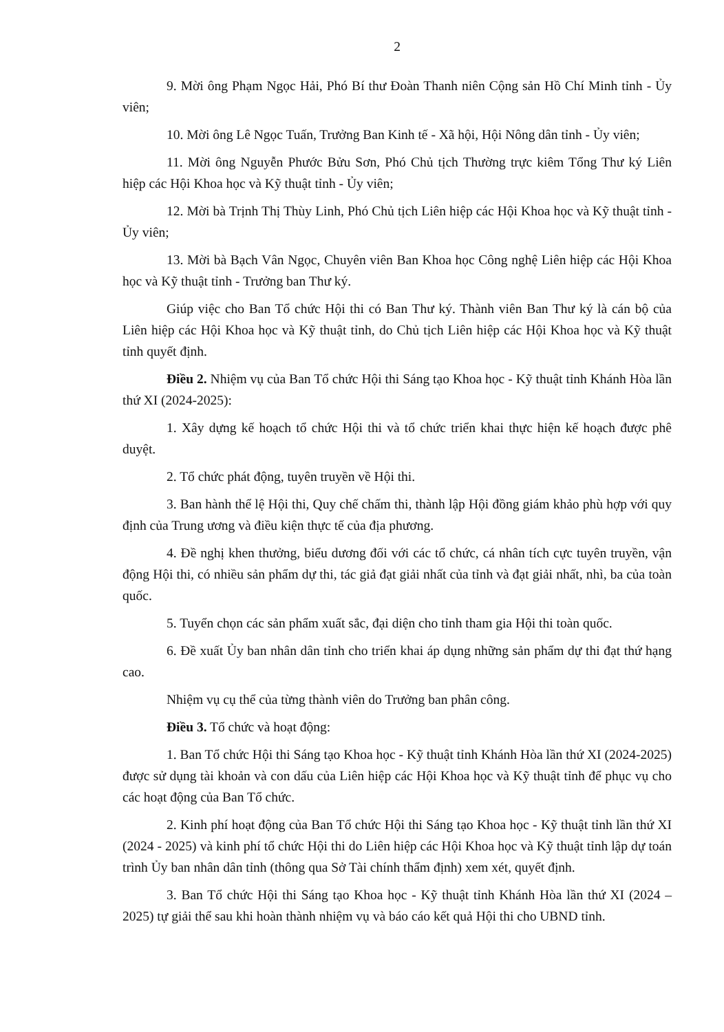2
9. Mời ông Phạm Ngọc Hải, Phó Bí thư Đoàn Thanh niên Cộng sản Hồ Chí Minh tỉnh - Ủy viên;
10. Mời ông Lê Ngọc Tuấn, Trưởng Ban Kinh tế - Xã hội, Hội Nông dân tỉnh - Ủy viên;
11. Mời ông Nguyễn Phước Bửu Sơn, Phó Chủ tịch Thường trực kiêm Tổng Thư ký Liên hiệp các Hội Khoa học và Kỹ thuật tỉnh - Ủy viên;
12. Mời bà Trịnh Thị Thùy Linh, Phó Chủ tịch Liên hiệp các Hội Khoa học và Kỹ thuật tỉnh - Ủy viên;
13. Mời bà Bạch Vân Ngọc, Chuyên viên Ban Khoa học Công nghệ Liên hiệp các Hội Khoa học và Kỹ thuật tỉnh - Trưởng ban Thư ký.
Giúp việc cho Ban Tổ chức Hội thi có Ban Thư ký. Thành viên Ban Thư ký là cán bộ của Liên hiệp các Hội Khoa học và Kỹ thuật tỉnh, do Chủ tịch Liên hiệp các Hội Khoa học và Kỹ thuật tỉnh quyết định.
Điều 2. Nhiệm vụ của Ban Tổ chức Hội thi Sáng tạo Khoa học - Kỹ thuật tỉnh Khánh Hòa lần thứ XI (2024-2025):
1. Xây dựng kế hoạch tổ chức Hội thi và tổ chức triển khai thực hiện kế hoạch được phê duyệt.
2. Tổ chức phát động, tuyên truyền về Hội thi.
3. Ban hành thể lệ Hội thi, Quy chế chấm thi, thành lập Hội đồng giám khảo phù hợp với quy định của Trung ương và điều kiện thực tế của địa phương.
4. Đề nghị khen thưởng, biểu dương đối với các tổ chức, cá nhân tích cực tuyên truyền, vận động Hội thi, có nhiều sản phẩm dự thi, tác giả đạt giải nhất của tỉnh và đạt giải nhất, nhì, ba của toàn quốc.
5. Tuyển chọn các sản phẩm xuất sắc, đại diện cho tỉnh tham gia Hội thi toàn quốc.
6. Đề xuất Ủy ban nhân dân tỉnh cho triển khai áp dụng những sản phẩm dự thi đạt thứ hạng cao.
Nhiệm vụ cụ thể của từng thành viên do Trưởng ban phân công.
Điều 3. Tổ chức và hoạt động:
1. Ban Tổ chức Hội thi Sáng tạo Khoa học - Kỹ thuật tỉnh Khánh Hòa lần thứ XI (2024-2025) được sử dụng tài khoản và con dấu của Liên hiệp các Hội Khoa học và Kỹ thuật tỉnh để phục vụ cho các hoạt động của Ban Tổ chức.
2. Kinh phí hoạt động của Ban Tổ chức Hội thi Sáng tạo Khoa học - Kỹ thuật tỉnh lần thứ XI (2024 - 2025) và kinh phí tổ chức Hội thi do Liên hiệp các Hội Khoa học và Kỹ thuật tỉnh lập dự toán trình Ủy ban nhân dân tỉnh (thông qua Sở Tài chính thẩm định) xem xét, quyết định.
3. Ban Tổ chức Hội thi Sáng tạo Khoa học - Kỹ thuật tỉnh Khánh Hòa lần thứ XI (2024 – 2025) tự giải thể sau khi hoàn thành nhiệm vụ và báo cáo kết quả Hội thi cho UBND tỉnh.